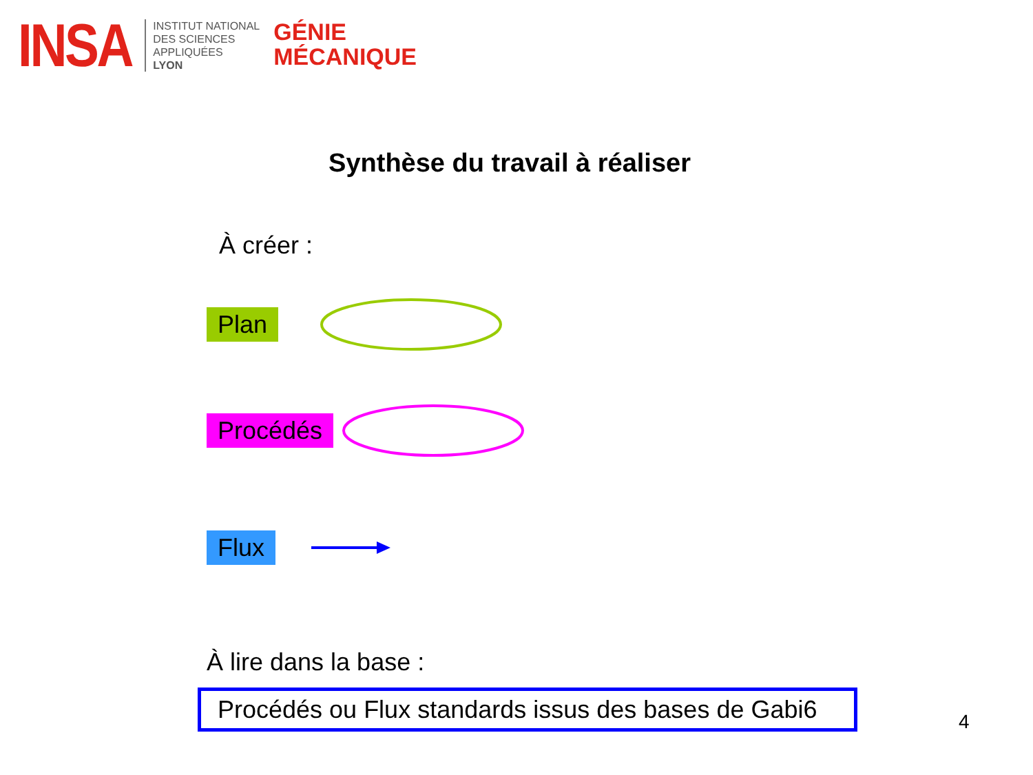INSA
INSTITUT NATIONAL
DES SCIENCES
APPLIQUÉES
LYON
GÉNIE
MÉCANIQUE
Synthèse du travail à réaliser
À créer :
Plan
Procédés
Flux
À lire dans la base :
Procédés ou Flux standards issus des bases de Gabi6
4